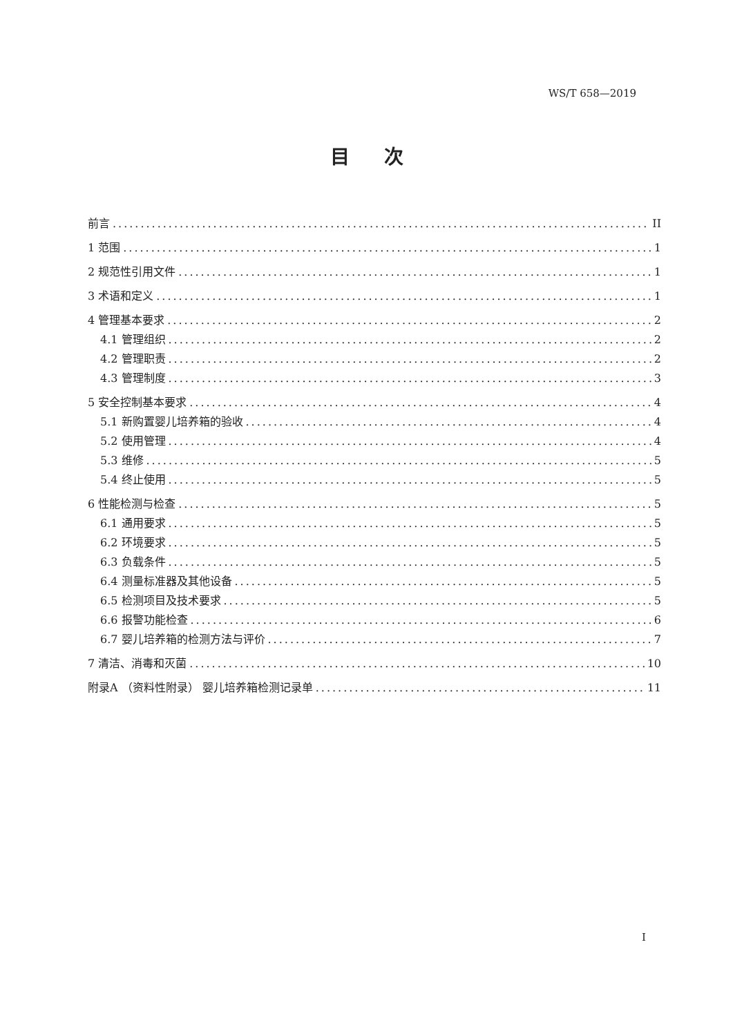WS/T 658—2019
目次
前言 II
1 范围 1
2 规范性引用文件 1
3 术语和定义 1
4 管理基本要求 2
4.1 管理组织 2
4.2 管理职责 2
4.3 管理制度 3
5 安全控制基本要求 4
5.1 新购置婴儿培养箱的验收 4
5.2 使用管理 4
5.3 维修 5
5.4 终止使用 5
6 性能检测与检查 5
6.1 通用要求 5
6.2 环境要求 5
6.3 负载条件 5
6.4 测量标准器及其他设备 5
6.5 检测项目及技术要求 5
6.6 报警功能检查 6
6.7 婴儿培养箱的检测方法与评价 7
7 清洁、消毒和灭菌 10
附录A （资料性附录） 婴儿培养箱检测记录单 11
I